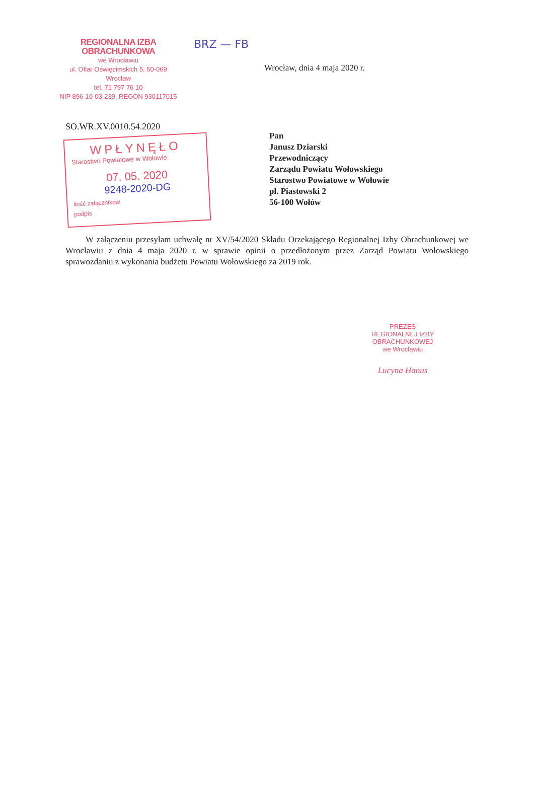REGIONALNA IZBA OBRACHUNKOWA
we Wrocławiu
ul. Ofiar Oświęcimskich 5, 50-069 Wrocław
tel. 71 797 76 10
NIP 896-10-03-239, REGON 930117015
BRZ — FB
Wrocław, dnia 4 maja 2020 r.
SO.WR.XV.0010.54.2020
WPŁYNĘŁO
Starostwo Powiatowe w Wołowie
07. 05. 2020
9248-2020-DG
ilość załączników
podpis
Pan
Janusz Dziarski
Przewodniczący
Zarządu Powiatu Wołowskiego
Starostwo Powiatowe w Wołowie
pl. Piastowski 2
56-100 Wołów
W załączeniu przesyłam uchwałę nr XV/54/2020 Składu Orzekającego Regionalnej Izby Obrachunkowej we Wrocławiu z dnia 4 maja 2020 r. w sprawie opinii o przedłożonym przez Zarząd Powiatu Wołowskiego sprawozdaniu z wykonania budżetu Powiatu Wołowskiego za 2019 rok.
PREZES
REGIONALNEJ IZBY OBRACHUNKOWEJ
we Wrocławiu
Lucyna Hanus